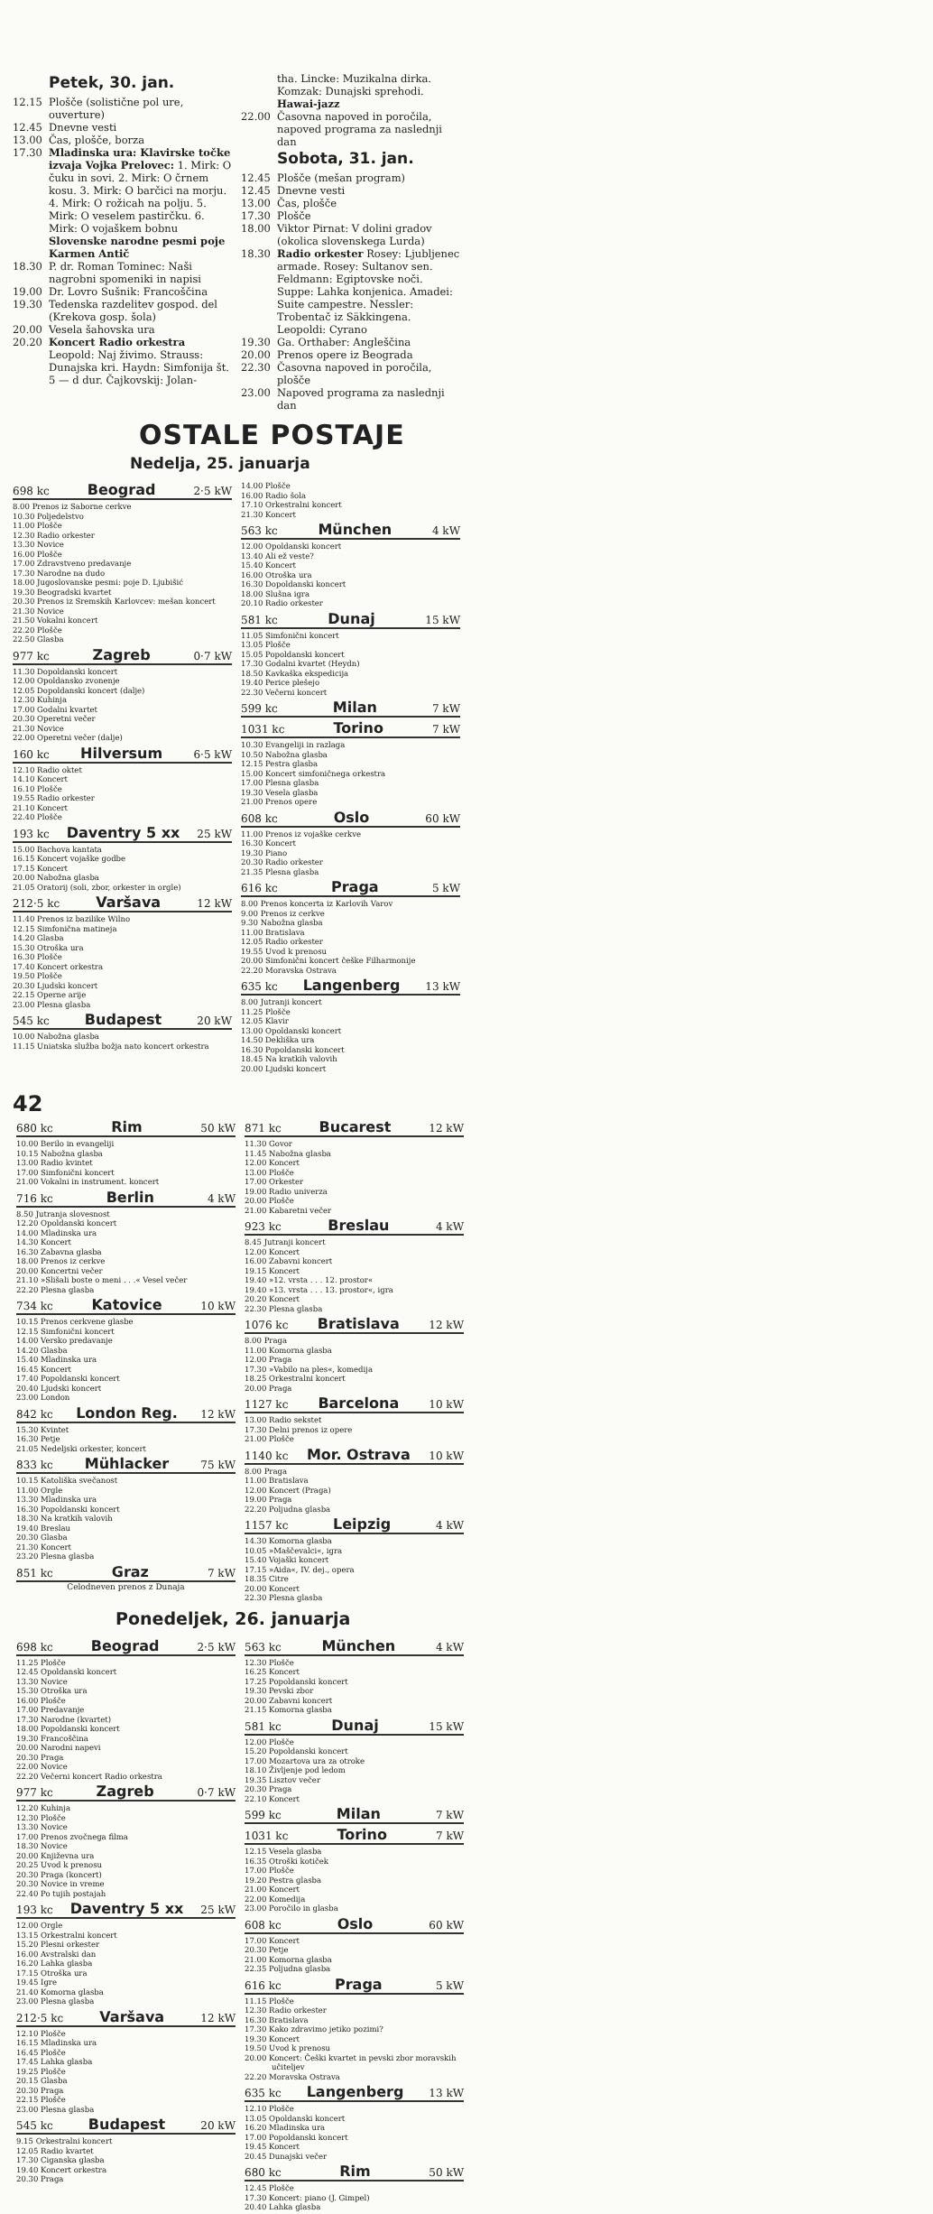Petek, 30. jan.
12.15 Plošče (solistične pol ure, ouverture)
12.45 Dnevne vesti
13.00 Čas, plošče, borza
17.30 Mladinska ura: Klavirske točke izvaja Vojka Prelovec: 1. Mirk: O čuku in sovi. 2. Mirk: O črnem kosu. 3. Mirk: O barčici na morju. 4. Mirk: O rožicah na polju. 5. Mirk: O veselem pastirčku. 6. Mirk: O vojaškem bobnu Slovenske narodne pesmi poje Karmen Antič
18.30 P. dr. Roman Tominec: Naši nagrobni spomeniki in napisi
19.00 Dr. Lovro Sušnik: Francoščina
19.30 Tedenska razdelitev gospod. del (Krekova gosp. šola)
20.00 Vesela šahovska ura
20.20 Koncert Radio orkestra Leopold: Naj živimo. Strauss: Dunajska kri. Haydn: Simfonija št. 5 — d dur. Čajkovskij: Jolan-
tha. Lincke: Muzikalna dirka. Komzak: Dunajski sprehodi. Hawai-jazz
22.00 Časovna napoved in poročila, napoved programa za naslednji dan
Sobota, 31. jan.
12.45 Plošče (mešan program)
12.45 Dnevne vesti
13.00 Čas, plošče
17.30 Plošče
18.00 Viktor Pirnat: V dolini gradov (okolica slovenskega Lurda)
18.30 Radio orkester Rosey: Ljubljenec armade. Rosey: Sultanov sen. Feldmann: Egiptovske noči. Suppe: Lahka konjenica. Amadei: Suite campestre. Nessler: Trobentač iz Säkkingena. Leopoldi: Cyrano
19.30 Ga. Orthaber: Angleščina
20.00 Prenos opere iz Beograda
22.30 Časovna napoved in poročila, plošče
23.00 Napoved programa za naslednji dan
OSTALE POSTAJE
Nedelja, 25. januarja
698 kc Beograd 2·5 kW
8.00 Prenos iz Saborne cerkve
10.30 Poljedelstvo
11.00 Plošče
12.30 Radio orkester
13.30 Novice
16.00 Plošče
17.00 Zdravstveno predavanje
17.30 Narodne na dudo
18.00 Jugoslovanske pesmi: poje D. Ljubišić
19.30 Beogradski kvartet
20.30 Prenos iz Sremskih Karlovcev: mešan koncert
21.30 Novice
21.50 Vokalni koncert
22.20 Plošče
22.50 Glasba
977 kc Zagreb 0·7 kW
11.30 Dopoldanski koncert
12.00 Opoldansko zvonenje
12.05 Dopoldanski koncert (dalje)
12.30 Kuhinja
17.00 Godalni kvartet
20.30 Operetni večer
21.30 Novice
22.00 Operetni večer (dalje)
160 kc Hilversum 6·5 kW
12.10 Radio oktet
14.10 Koncert
16.10 Plošče
19.55 Radio orkester
21.10 Koncert
22.40 Plošče
193 kc Daventry 5 xx 25 kW
15.00 Bachova kantata
16.15 Koncert vojaške godbe
17.15 Koncert
20.00 Nabožna glasba
21.05 Oratorij (soli, zbor, orkester in orgle)
212·5 kc Varšava 12 kW
11.40 Prenos iz bazilike Wilno
12.15 Simfonična matineja
14.20 Glasba
15.30 Otroška ura
16.30 Plošče
17.40 Koncert orkestra
19.50 Plošče
20.30 Ljudski koncert
22.15 Operne arije
23.00 Plesna glasba
545 kc Budapest 20 kW
10.00 Nabožna glasba
11.15 Uniatska služba božja nato koncert orkestra
14.00 Plošče
16.00 Radio šola
17.10 Orkestralni koncert
21.30 Koncert
563 kc München 4 kW
12.00 Opoldanski koncert
13.40 Ali ež veste?
15.40 Koncert
16.00 Otroška ura
16.30 Dopoldanski koncert
18.00 Slušna igra
20.10 Radio orkester
581 kc Dunaj 15 kW
11.05 Simfonični koncert
13.05 Plošče
15.05 Popoldanski koncert
17.30 Godalni kvartet (Heydn)
18.50 Kavkaška ekspedicija
19.40 Perice plešejo
22.30 Večerni koncert
599 kc Milan 7 kW
1031 kc Torino 7 kW
10.30 Evangeliji in razlaga
10.50 Nabožna glasba
12.15 Pestra glasba
15.00 Koncert simfoničnega orkestra
17.00 Plesna glasba
19.30 Vesela glasba
21.00 Prenos opere
608 kc Oslo 60 kW
11.00 Prenos iz vojaške cerkve
16.30 Koncert
19.30 Piano
20.30 Radio orkester
21.35 Plesna glasba
616 kc Praga 5 kW
8.00 Prenos koncerta iz Karlovih Varov
9.00 Prenos iz cerkve
9.30 Nabožna glasba
11.00 Bratislava
12.05 Radio orkester
19.55 Uvod k prenosu
20.00 Simfonični koncert češke Filharmonije
22.20 Moravska Ostrava
635 kc Langenberg 13 kW
8.00 Jutranji koncert
11.25 Plošče
12.05 Klavir
13.00 Opoldanski koncert
14.50 Dekliška ura
16.30 Popoldanski koncert
18.45 Na kratkih valovih
20.00 Ljudski koncert
42
680 kc Rim 50 kW
10.00 Berilo in evangeliji
10.15 Nabožna glasba
13.00 Radio kvintet
17.00 Simfonični koncert
21.00 Vokalni in instrument. koncert
716 kc Berlin 4 kW
8.50 Jutranja slovesnost
12.20 Opoldanski koncert
14.00 Mladinska ura
14.30 Koncert
16.30 Zabavna glasba
18.00 Prenos iz cerkve
20.00 Koncertni večer
21.10 »Slišali boste o meni . . .« Vesel večer
22.20 Plesna glasba
734 kc Katovice 10 kW
10.15 Prenos cerkvene glasbe
12.15 Simfonični koncert
14.00 Versko predavanje
14.20 Glasba
15.40 Mladinska ura
16.45 Koncert
17.40 Popoldanski koncert
20.40 Ljudski koncert
23.00 London
842 kc London Reg. 12 kW
15.30 Kvintet
16.30 Petje
21.05 Nedeljski orkester, koncert
833 kc Mühlacker 75 kW
10.15 Katoliška svečanost
11.00 Orgle
13.30 Mladinska ura
16.30 Popoldanski koncert
18.30 Na kratkih valovih
19.40 Breslau
20.30 Glasba
21.30 Koncert
23.20 Plesna glasba
851 kc Graz 7 kW
Celodneven prenos z Dunaja
871 kc Bucarest 12 kW
11.30 Govor
11.45 Nabožna glasba
12.00 Koncert
13.00 Plošče
17.00 Orkester
19.00 Radio univerza
20.00 Plošče
21.00 Kabaretni večer
923 kc Breslau 4 kW
8.45 Jutranji koncert
12.00 Koncert
16.00 Zabavni koncert
19.15 Koncert
19.40 »12. vrsta . . . 12. prostor«
19.40 »13. vrsta . . . 13. prostor«, igra
20.20 Koncert
22.30 Plesna glasba
1076 kc Bratislava 12 kW
8.00 Praga
11.00 Komorna glasba
12.00 Praga
17.30 »Vabilo na ples«, komedija
18.25 Orkestralni koncert
20.00 Praga
1127 kc Barcelona 10 kW
13.00 Radio sekstet
17.30 Delni prenos iz opere
21.00 Plošče
1140 kc Mor. Ostrava 10 kW
8.00 Praga
11.00 Bratislava
12.00 Koncert (Praga)
19.00 Praga
22.20 Poljudna glasba
1157 kc Leipzig 4 kW
14.30 Komorna glasba
10.05 »Maščevalci«, igra
15.40 Vojaški koncert
17.15 »Aida«, IV. dej., opera
18.35 Citre
20.00 Koncert
22.30 Plesna glasba
Ponedeljek, 26. januarja
698 kc Beograd 2·5 kW
11.25 Plošče
12.45 Opoldanski koncert
13.30 Novice
15.30 Otroška ura
16.00 Plošče
17.00 Predavanje
17.30 Narodne (kvartet)
18.00 Popoldanski koncert
19.30 Francoščina
20.00 Narodni napevi
20.30 Praga
22.00 Novice
22.20 Večerni koncert Radio orkestra
977 kc Zagreb 0·7 kW
12.20 Kuhinja
12.30 Plošče
13.30 Novice
17.00 Prenos zvočnega filma
18.30 Novice
20.00 Književna ura
20.25 Uvod k prenosu
20.30 Praga (koncert)
20.30 Novice in vreme
22.40 Po tujih postajah
193 kc Daventry 5 xx 25 kW
12.00 Orgle
13.15 Orkestralni koncert
15.20 Plesni orkester
16.00 Avstralski dan
16.20 Lahka glasba
17.15 Otroška ura
19.45 Igre
21.40 Komorna glasba
23.00 Plesna glasba
212·5 kc Varšava 12 kW
12.10 Plošče
16.15 Mladinska ura
16.45 Plošče
17.45 Lahka glasba
19.25 Plošče
20.15 Glasba
20.30 Praga
22.15 Plošče
23.00 Plesna glasba
545 kc Budapest 20 kW
9.15 Orkestralni koncert
12.05 Radio kvartet
17.30 Ciganska glasba
19.40 Koncert orkestra
20.30 Praga
563 kc München 4 kW
12.30 Plošče
16.25 Koncert
17.25 Popoldanski koncert
19.30 Pevski zbor
20.00 Zabavni koncert
21.15 Komorna glasba
581 kc Dunaj 15 kW
12.00 Plošče
15.20 Popoldanski koncert
17.00 Mozartova ura za otroke
18.10 Življenje pod ledom
19.35 Lisztov večer
20.30 Praga
22.10 Koncert
599 kc Milan 7 kW
1031 kc Torino 7 kW
12.15 Vesela glasba
16.35 Otroški kotiček
17.00 Plošče
19.20 Pestra glasba
21.00 Koncert
22.00 Komedija
23.00 Poročilo in glasba
608 kc Oslo 60 kW
17.00 Koncert
20.30 Petje
21.00 Komorna glasba
22.35 Poljudna glasba
616 kc Praga 5 kW
11.15 Plošče
12.30 Radio orkester
16.30 Bratislava
17.30 Kako zdravimo jetiko pozimi?
19.30 Koncert
19.50 Uvod k prenosu
20.00 Koncert: Češki kvartet in pevski zbor moravskih učiteljev
22.20 Moravska Ostrava
635 kc Langenberg 13 kW
12.10 Plošče
13.05 Opoldanski koncert
16.20 Mladinska ura
17.00 Popoldanski koncert
19.45 Koncert
20.45 Dunajski večer
680 kc Rim 50 kW
12.45 Plošče
17.30 Koncert: piano (J. Gimpel)
20.40 Lahka glasba